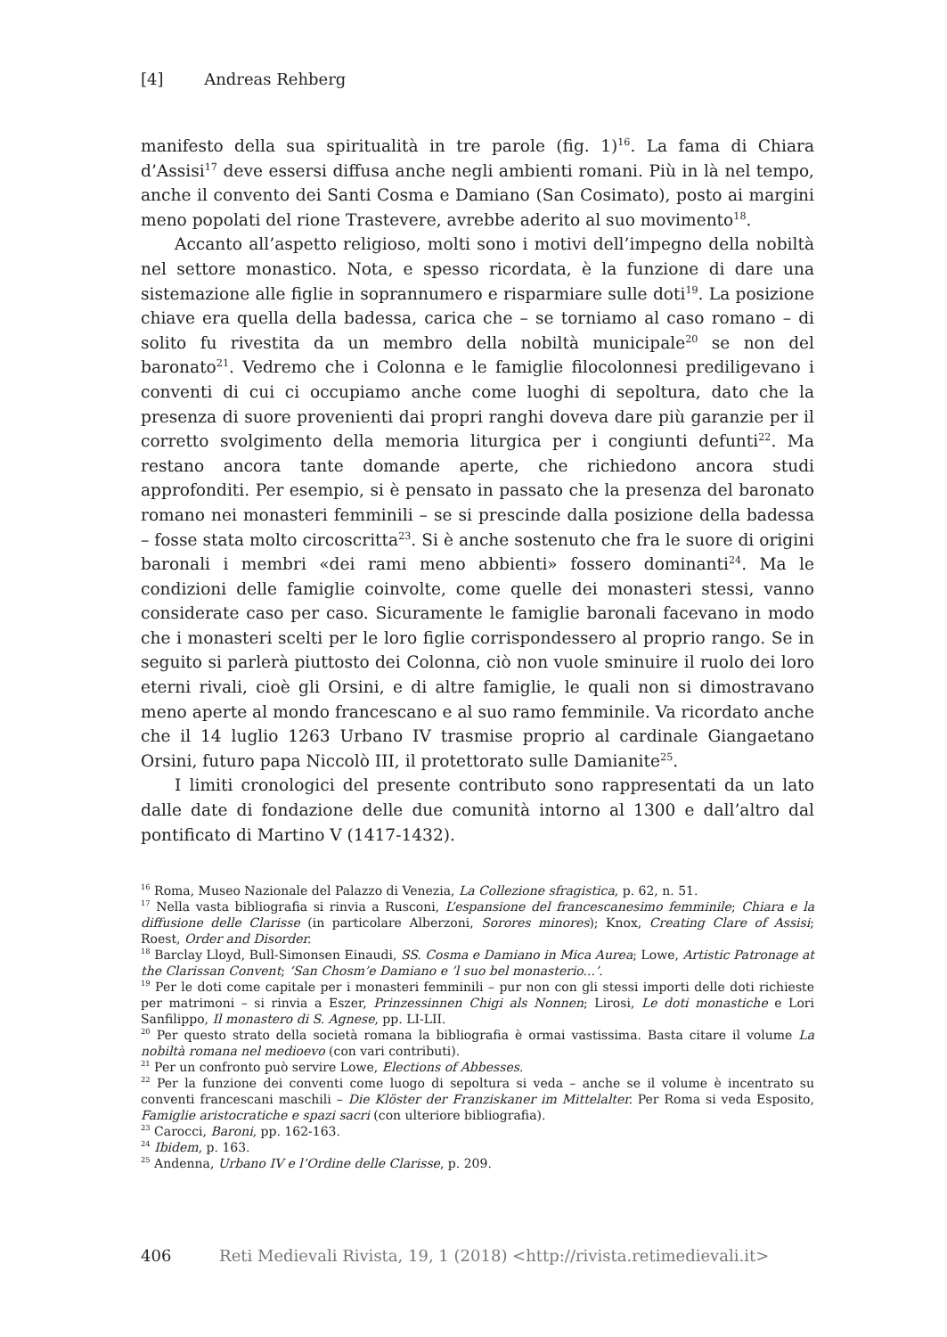[4] Andreas Rehberg
manifesto della sua spiritualità in tre parole (fig. 1)<sup>16</sup>. La fama di Chiara d’Assisi<sup>17</sup> deve essersi diffusa anche negli ambienti romani. Più in là nel tempo, anche il convento dei Santi Cosma e Damiano (San Cosimato), posto ai margini meno popolati del rione Trastevere, avrebbe aderito al suo movimento<sup>18</sup>.
Accanto all’aspetto religioso, molti sono i motivi dell’impegno della nobiltà nel settore monastico. Nota, e spesso ricordata, è la funzione di dare una sistemazione alle figlie in soprannumero e risparmiare sulle doti<sup>19</sup>. La posizione chiave era quella della badessa, carica che – se torniamo al caso romano – di solito fu rivestita da un membro della nobiltà municipale<sup>20</sup> se non del baronato<sup>21</sup>. Vedremo che i Colonna e le famiglie filocolonnesi prediligevano i conventi di cui ci occupiamo anche come luoghi di sepoltura, dato che la presenza di suore provenienti dai propri ranghi doveva dare più garanzie per il corretto svolgimento della memoria liturgica per i congiunti defunti<sup>22</sup>. Ma restano ancora tante domande aperte, che richiedono ancora studi approfonditi. Per esempio, si è pensato in passato che la presenza del baronato romano nei monasteri femminili – se si prescinde dalla posizione della badessa – fosse stata molto circoscritta<sup>23</sup>. Si è anche sostenuto che fra le suore di origini baronali i membri «dei rami meno abbienti» fossero dominanti<sup>24</sup>. Ma le condizioni delle famiglie coinvolte, come quelle dei monasteri stessi, vanno considerate caso per caso. Sicuramente le famiglie baronali facevano in modo che i monasteri scelti per le loro figlie corrispondessero al proprio rango. Se in seguito si parlerà piuttosto dei Colonna, ciò non vuole sminuire il ruolo dei loro eterni rivali, cioè gli Orsini, e di altre famiglie, le quali non si dimostravano meno aperte al mondo francescano e al suo ramo femminile. Va ricordato anche che il 14 luglio 1263 Urbano IV trasmise proprio al cardinale Giangaetano Orsini, futuro papa Niccolò III, il protettorato sulle Damianite<sup>25</sup>.
I limiti cronologici del presente contributo sono rappresentati da un lato dalle date di fondazione delle due comunità intorno al 1300 e dall’altro dal pontificato di Martino V (1417-1432).
<sup>16</sup> Roma, Museo Nazionale del Palazzo di Venezia, La Collezione sfragistica, p. 62, n. 51.
<sup>17</sup> Nella vasta bibliografia si rinvia a Rusconi, L’espansione del francescanesimo femminile; Chiara e la diffusione delle Clarisse (in particolare Alberzoni, Sorores minores); Knox, Creating Clare of Assisi; Roest, Order and Disorder.
<sup>18</sup> Barclay Lloyd, Bull-Simonsen Einaudi, SS. Cosma e Damiano in Mica Aurea; Lowe, Artistic Patronage at the Clarissan Convent; ‘San Chosm’e Damiano e ’l suo bel monasterio...’.
<sup>19</sup> Per le doti come capitale per i monasteri femminili – pur non con gli stessi importi delle doti richieste per matrimoni – si rinvia a Eszer, Prinzessinnen Chigi als Nonnen; Lirosi, Le doti monastiche e Lori Sanfilippo, Il monastero di S. Agnese, pp. LI-LII.
<sup>20</sup> Per questo strato della società romana la bibliografia è ormai vastissima. Basta citare il volume La nobiltà romana nel medioevo (con vari contributi).
<sup>21</sup> Per un confronto può servire Lowe, Elections of Abbesses.
<sup>22</sup> Per la funzione dei conventi come luogo di sepoltura si veda – anche se il volume è incentrato su conventi francescani maschili – Die Klöster der Franziskaner im Mittelalter. Per Roma si veda Esposito, Famiglie aristocratiche e spazi sacri (con ulteriore bibliografia).
<sup>23</sup> Carocci, Baroni, pp. 162-163.
<sup>24</sup> Ibidem, p. 163.
<sup>25</sup> Andenna, Urbano IV e l’Ordine delle Clarisse, p. 209.
406 Reti Medievali Rivista, 19, 1 (2018) <http://rivista.retimedievali.it>